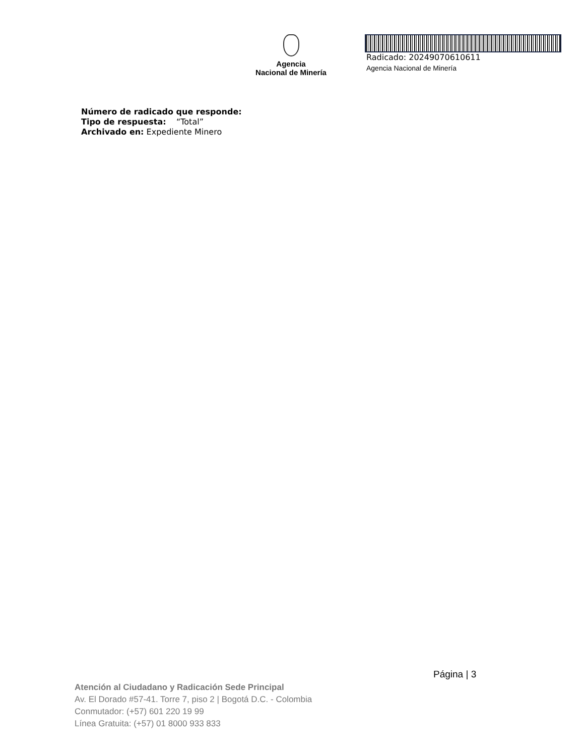Agencia
Nacional de Minería
Radicado: 20249070610611
Agencia Nacional de Minería
Número de radicado que responde:
Tipo de respuesta: “Total”
Archivado en: Expediente Minero
Página | 3
Atención al Ciudadano y Radicación Sede Principal
Av. El Dorado #57-41. Torre 7, piso 2 | Bogotá D.C. - Colombia
Conmutador: (+57) 601 220 19 99
Línea Gratuita: (+57) 01 8000 933 833